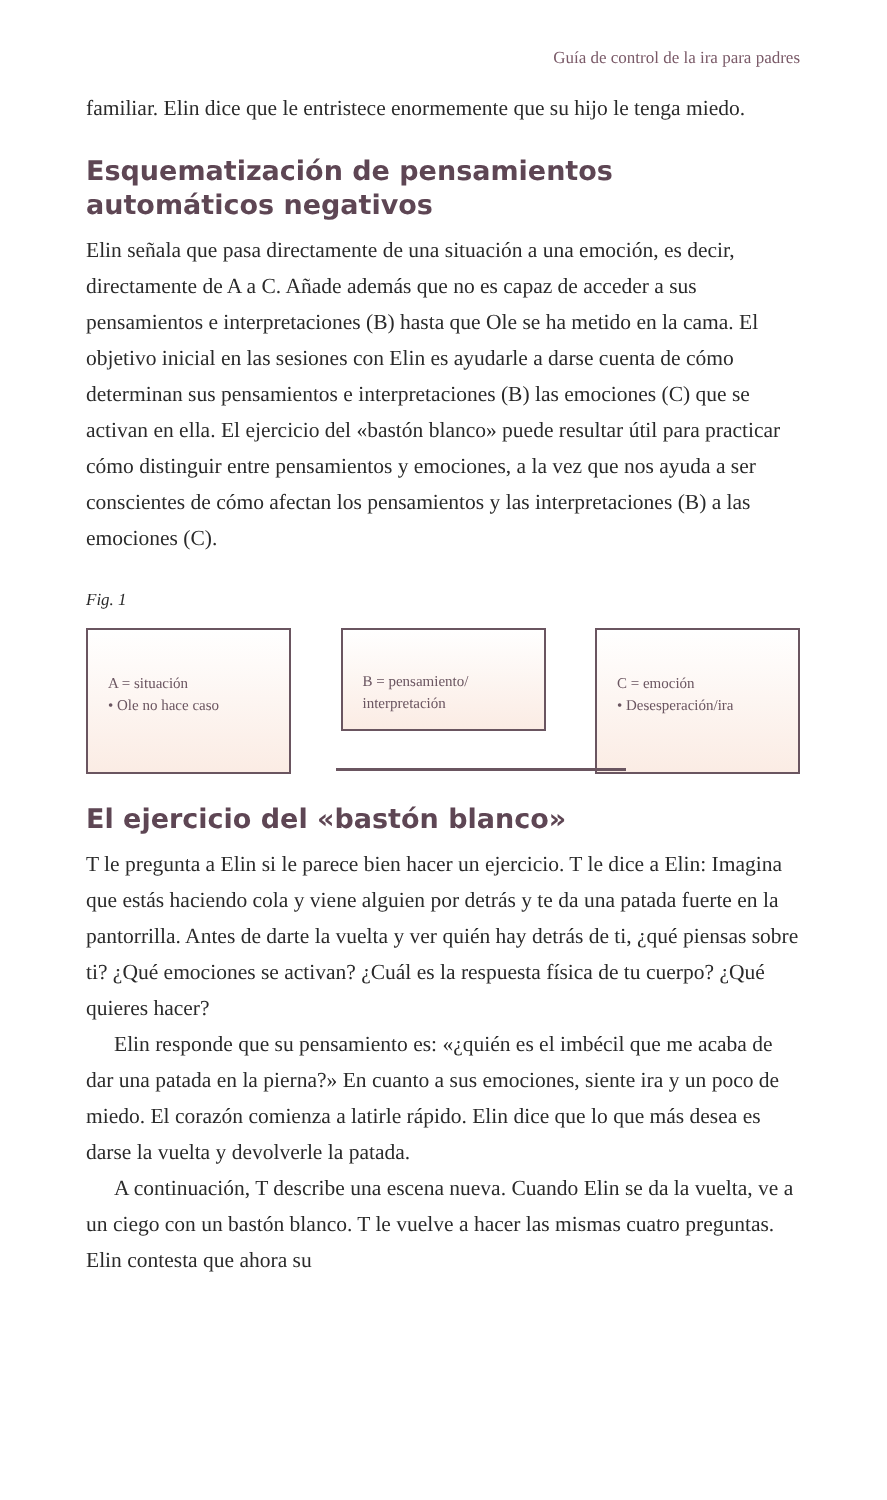Guía de control de la ira para padres
familiar. Elin dice que le entristece enormemente que su hijo le tenga miedo.
Esquematización de pensamientos
automáticos negativos
Elin señala que pasa directamente de una situación a una emo­ción, es decir, directamente de A a C. Añade además que no es capaz de acceder a sus pensamientos e interpretaciones (B) hasta que Ole se ha metido en la cama. El objetivo inicial en las sesio­nes con Elin es ayudarle a darse cuenta de cómo determinan sus pensamientos e interpretaciones (B) las emociones (C) que se activan en ella. El ejercicio del «bastón blanco» puede resultar útil para practicar cómo distinguir entre pensamientos y emociones, a la vez que nos ayuda a ser conscientes de cómo afectan los pensa­mientos y las interpretaciones (B) a las emociones (C).
Fig. 1
A = situación
• Ole no hace caso
B = pensamiento/
interpretación
C = emoción
• Desesperación/ira
El ejercicio del «bastón blanco»
T le pregunta a Elin si le parece bien hacer un ejercicio. T le dice a Elin: Imagina que estás haciendo cola y viene alguien por detrás y te da una patada fuerte en la pantorrilla. Antes de darte la vuelta y ver quién hay detrás de ti, ¿qué piensas sobre ti? ¿Qué emociones se activan? ¿Cuál es la respuesta física de tu cuerpo? ¿Qué quieres hacer?
Elin responde que su pensamiento es: «¿quién es el imbécil que me acaba de dar una patada en la pierna?» En cuanto a sus emociones, siente ira y un poco de miedo. El corazón comienza a latirle rápido. Elin dice que lo que más desea es darse la vuelta y devolverle la patada.
A continuación, T describe una escena nueva. Cuando Elin se da la vuelta, ve a un ciego con un bastón blanco. T le vuelve a hacer las mismas cuatro preguntas. Elin contesta que ahora su